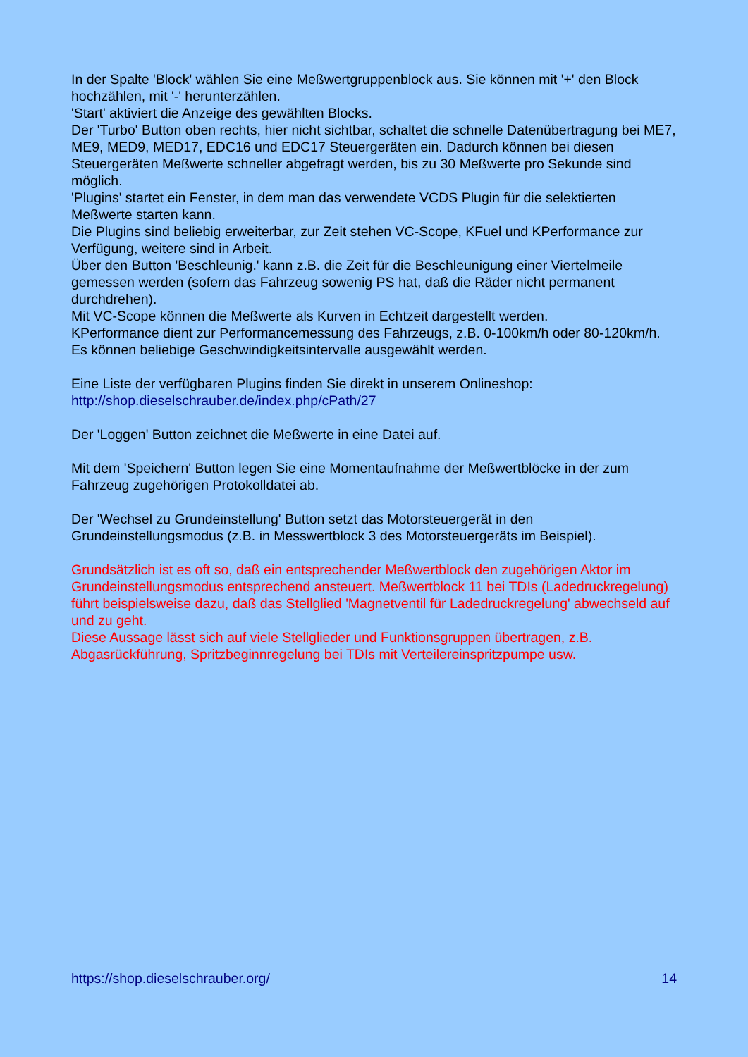In der Spalte 'Block' wählen Sie eine Meßwertgruppenblock aus. Sie können mit '+' den Block hochzählen, mit '-' herunterzählen.
'Start' aktiviert die Anzeige des gewählten Blocks.
Der 'Turbo' Button oben rechts, hier nicht sichtbar, schaltet die schnelle Datenübertragung bei ME7, ME9, MED9, MED17, EDC16 und EDC17 Steuergeräten ein. Dadurch können bei diesen Steuergeräten Meßwerte schneller abgefragt werden, bis zu 30 Meßwerte pro Sekunde sind möglich.
'Plugins' startet ein Fenster, in dem man das verwendete VCDS Plugin für die selektierten Meßwerte starten kann.
Die Plugins sind beliebig erweiterbar, zur Zeit stehen VC-Scope, KFuel und KPerformance zur Verfügung, weitere sind in Arbeit.
Über den Button 'Beschleunig.' kann z.B. die Zeit für die Beschleunigung einer Viertelmeile gemessen werden (sofern das Fahrzeug sowenig PS hat, daß die Räder nicht permanent durchdrehen).
Mit VC-Scope können die Meßwerte als Kurven in Echtzeit dargestellt werden.
KPerformance dient zur Performancemessung des Fahrzeugs, z.B. 0-100km/h oder 80-120km/h. Es können beliebige Geschwindigkeitsintervalle ausgewählt werden.
Eine Liste der verfügbaren Plugins finden Sie direkt in unserem Onlineshop:
http://shop.dieselschrauber.de/index.php/cPath/27
Der 'Loggen' Button zeichnet die Meßwerte in eine Datei auf.
Mit dem 'Speichern' Button legen Sie eine Momentaufnahme der Meßwertblöcke in der zum Fahrzeug zugehörigen Protokolldatei ab.
Der 'Wechsel zu Grundeinstellung' Button setzt das Motorsteuergerät in den Grundeinstellungsmodus (z.B. in Messwertblock 3 des Motorsteuergeräts im Beispiel).
Grundsätzlich ist es oft so, daß ein entsprechender Meßwertblock den zugehörigen Aktor im Grundeinstellungsmodus entsprechend ansteuert. Meßwertblock 11 bei TDIs (Ladedruckregelung) führt beispielsweise dazu, daß das Stellglied 'Magnetventil für Ladedruckregelung' abwechseld auf und zu geht.
Diese Aussage lässt sich auf viele Stellglieder und Funktionsgruppen übertragen, z.B. Abgasrückführung, Spritzbeginnregelung bei TDIs mit Verteilereinspritzpumpe usw.
https://shop.dieselschrauber.org/ 14